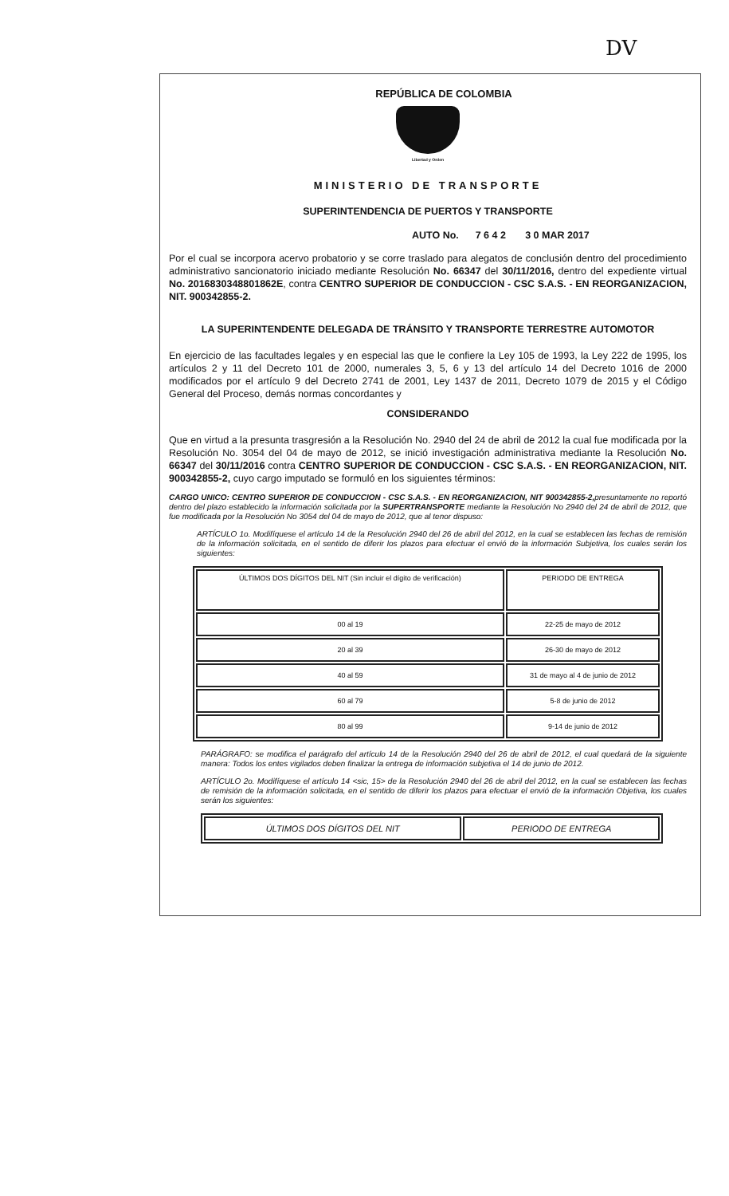DV
REPÚBLICA DE COLOMBIA
Libertad y Orden
MINISTERIO DE TRANSPORTE
SUPERINTENDENCIA DE PUERTOS Y TRANSPORTE
AUTO No. 7 6 4 2 3 0 MAR 2017
Por el cual se incorpora acervo probatorio y se corre traslado para alegatos de conclusión dentro del procedimiento administrativo sancionatorio iniciado mediante Resolución No. 66347 del 30/11/2016, dentro del expediente virtual No. 2016830348801862E, contra CENTRO SUPERIOR DE CONDUCCION - CSC S.A.S. - EN REORGANIZACION, NIT. 900342855-2.
LA SUPERINTENDENTE DELEGADA DE TRÁNSITO Y TRANSPORTE TERRESTRE AUTOMOTOR
En ejercicio de las facultades legales y en especial las que le confiere la Ley 105 de 1993, la Ley 222 de 1995, los artículos 2 y 11 del Decreto 101 de 2000, numerales 3, 5, 6 y 13 del artículo 14 del Decreto 1016 de 2000 modificados por el artículo 9 del Decreto 2741 de 2001, Ley 1437 de 2011, Decreto 1079 de 2015 y el Código General del Proceso, demás normas concordantes y
CONSIDERANDO
Que en virtud a la presunta trasgresión a la Resolución No. 2940 del 24 de abril de 2012 la cual fue modificada por la Resolución No. 3054 del 04 de mayo de 2012, se inició investigación administrativa mediante la Resolución No. 66347 del 30/11/2016 contra CENTRO SUPERIOR DE CONDUCCION - CSC S.A.S. - EN REORGANIZACION, NIT. 900342855-2, cuyo cargo imputado se formuló en los siguientes términos:
CARGO UNICO: CENTRO SUPERIOR DE CONDUCCION - CSC S.A.S. - EN REORGANIZACION, NIT 900342855-2, presuntamente no reportó dentro del plazo establecido la información solicitada por la SUPERTRANSPORTE mediante la Resolución No 2940 del 24 de abril de 2012, que fue modificada por la Resolución No 3054 del 04 de mayo de 2012, que al tenor dispuso:
ARTÍCULO 1o. Modifíquese el artículo 14 de la Resolución 2940 del 26 de abril del 2012, en la cual se establecen las fechas de remisión de la información solicitada, en el sentido de diferir los plazos para efectuar el envió de la información Subjetiva, los cuales serán los siguientes:
| ÚLTIMOS DOS DÍGITOS DEL NIT (Sin incluir el dígito de verificación) | PERIODO DE ENTREGA |
| 00 al 19 | 22-25 de mayo de 2012 |
| 20 al 39 | 26-30 de mayo de 2012 |
| 40 al 59 | 31 de mayo al 4 de junio de 2012 |
| 60 al 79 | 5-8 de junio de 2012 |
| 80 al 99 | 9-14 de junio de 2012 |
PARÁGRAFO: se modifica el parágrafo del artículo 14 de la Resolución 2940 del 26 de abril de 2012, el cual quedará de la siguiente manera: Todos los entes vigilados deben finalizar la entrega de información subjetiva el 14 de junio de 2012.
ARTÍCULO 2o. Modifíquese el artículo 14 <sic, 15> de la Resolución 2940 del 26 de abril del 2012, en la cual se establecen las fechas de remisión de la información solicitada, en el sentido de diferir los plazos para efectuar el envió de la información Objetiva, los cuales serán los siguientes:
| ÚLTIMOS DOS DÍGITOS DEL NIT | PERIODO DE ENTREGA |